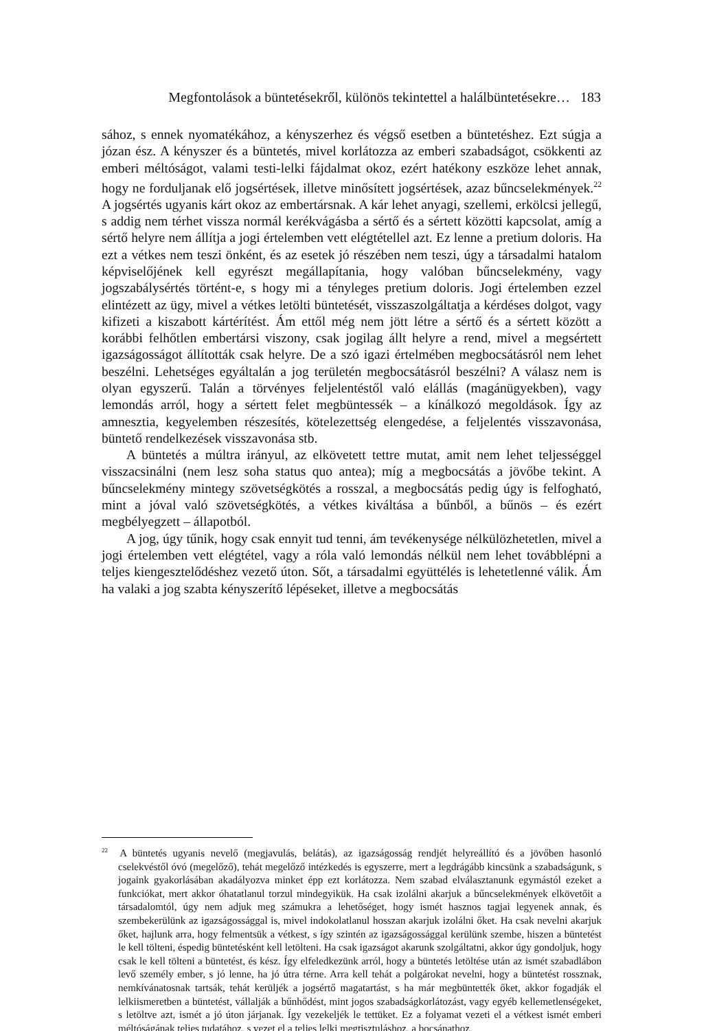Megfontolások a büntetésekről, különös tekintettel a halálbüntetésekre… 183
sához, s ennek nyomatékához, a kényszerhez és végső esetben a büntetéshez. Ezt súgja a józan ész. A kényszer és a büntetés, mivel korlátozza az emberi szabadságot, csökkenti az emberi méltóságot, valami testi-lelki fájdalmat okoz, ezért hatékony eszköze lehet annak, hogy ne forduljanak elő jogsértések, illetve minősített jogsértések, azaz bűncselekmények.<sup>22</sup> A jogsértés ugyanis kárt okoz az embertársnak. A kár lehet anyagi, szellemi, erkölcsi jellegű, s addig nem térhet vissza normál kerékvágásba a sértő és a sértett közötti kapcsolat, amíg a sértő helyre nem állítja a jogi értelemben vett elégtétellel azt. Ez lenne a pretium doloris. Ha ezt a vétkes nem teszi önként, és az esetek jó részében nem teszi, úgy a társadalmi hatalom képviselőjének kell egyrészt megállapítania, hogy valóban bűncselekmény, vagy jogszabálysértés történt-e, s hogy mi a tényleges pretium doloris. Jogi értelemben ezzel elintézett az ügy, mivel a vétkes letölti büntetését, visszaszolgáltatja a kérdéses dolgot, vagy kifizeti a kiszabott kártérítést. Ám ettől még nem jött létre a sértő és a sértett között a korábbi felhőtlen embertársi viszony, csak jogilag állt helyre a rend, mivel a megsértett igazságosságot állították csak helyre. De a szó igazi értelmében megbocsátásról nem lehet beszélni. Lehetséges egyáltalán a jog területén megbocsátásról beszélni? A válasz nem is olyan egyszerű. Talán a törvényes feljelentéstől való elállás (magánügyekben), vagy lemondás arról, hogy a sértett felet megbüntessék – a kínálkozó megoldások. Így az amnesztia, kegyelemben részesítés, kötelezettség elengedése, a feljelentés visszavonása, büntető rendelkezések visszavonása stb.
A büntetés a múltra irányul, az elkövetett tettre mutat, amit nem lehet teljességgel visszacsinálni (nem lesz soha status quo antea); míg a megbocsátás a jövőbe tekint. A bűncselekmény mintegy szövetségkötés a rosszal, a megbocsátás pedig úgy is felfogható, mint a jóval való szövetségkötés, a vétkes kiváltása a bűnből, a bűnös – és ezért megbélyegzett – állapotból.
A jog, úgy tűnik, hogy csak ennyit tud tenni, ám tevékenysége nélkülözhetetlen, mivel a jogi értelemben vett elégtétel, vagy a róla való lemondás nélkül nem lehet továbblépni a teljes kiengesztelődéshez vezető úton. Sőt, a társadalmi együttélés is lehetetlenné válik. Ám ha valaki a jog szabta kényszerítő lépéseket, illetve a megbocsátás
<sup>22</sup> A büntetés ugyanis nevelő (megjavulás, belátás), az igazságosság rendjét helyreállító és a jövőben hasonló cselekvéstől óvó (megelőző), tehát megelőző intézkedés is egyszerre, mert a legdrágább kincsünk a szabadságunk, s jogaink gyakorlásában akadályozva minket épp ezt korlátozza. Nem szabad elválasztanunk egymástól ezeket a funkciókat, mert akkor óhatatlanul torzul mindegyikük. Ha csak izolálni akarjuk a bűncselekmények elkövetőit a társadalomtól, úgy nem adjuk meg számukra a lehetőséget, hogy ismét hasznos tagjai legyenek annak, és szembekerülünk az igazságossággal is, mivel indokolatlanul hosszan akarjuk izolálni őket. Ha csak nevelni akarjuk őket, hajlunk arra, hogy felmentsük a vétkest, s így szintén az igazságossággal kerülünk szembe, hiszen a büntetést le kell tölteni, éspedig büntetésként kell letölteni. Ha csak igazságot akarunk szolgáltatni, akkor úgy gondoljuk, hogy csak le kell tölteni a büntetést, és kész. Így elfeledkezünk arról, hogy a büntetés letöltése után az ismét szabadlábon levő személy ember, s jó lenne, ha jó útra térne. Arra kell tehát a polgárokat nevelni, hogy a büntetést rossznak, nemkívánatosnak tartsák, tehát kerüljék a jogsértő magatartást, s ha már megbüntették őket, akkor fogadják el lelkiismeretben a büntetést, vállalják a bűnhődést, mint jogos szabadságkorlátozást, vagy egyéb kellemetlenségeket, s letöltve azt, ismét a jó úton járjanak. Így vezekeljék le tettüket. Ez a folyamat vezeti el a vétkest ismét emberi méltóságának teljes tudatához, s vezet el a teljes lelki megtisztuláshoz, a bocsánathoz.